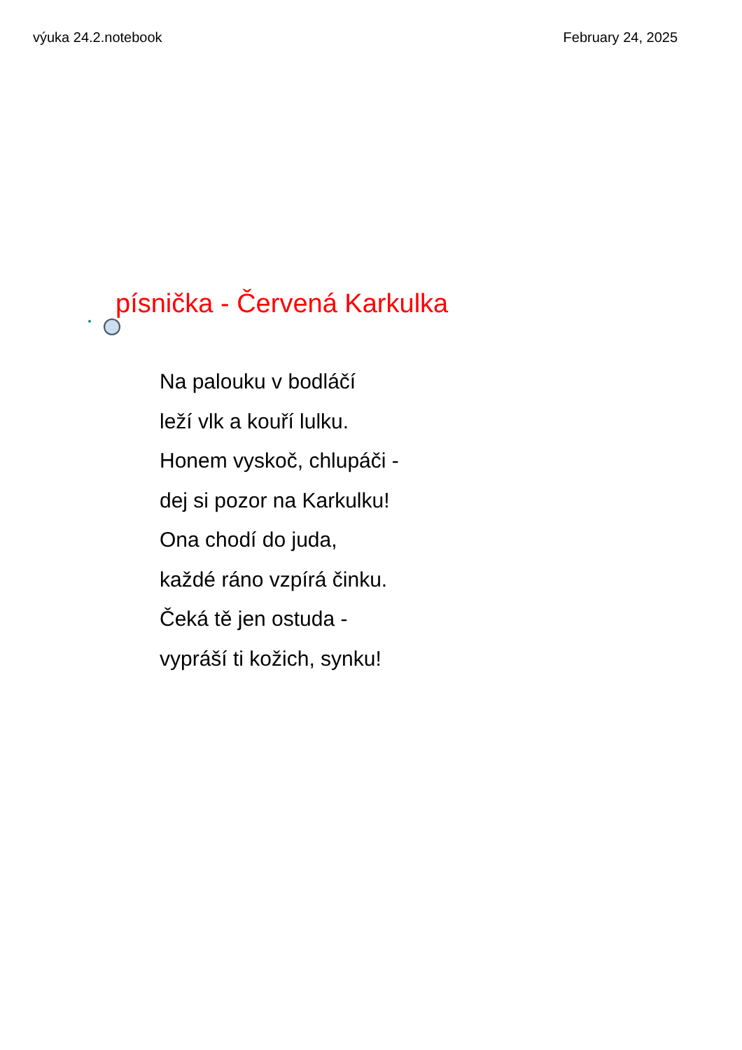výuka 24.2.notebook February 24, 2025
písnička - Červená Karkulka
Na palouku v bodláčí
leží vlk a kouří lulku.
Honem vyskoč, chlupáči -
dej si pozor na Karkulku!
Ona chodí do juda,
každé ráno vzpírá činku.
Čeká tě jen ostuda -
vypráší ti kožich, synku!